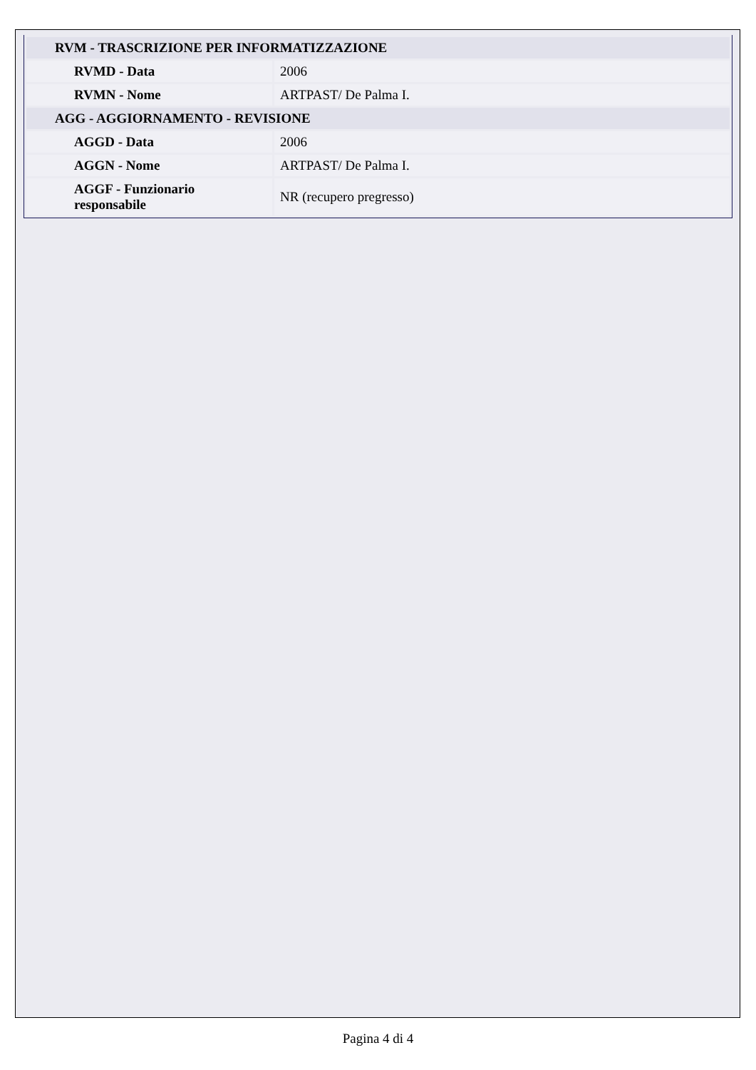| RVM - TRASCRIZIONE PER INFORMATIZZAZIONE | |
| RVMD - Data | 2006 |
| RVMN - Nome | ARTPAST/ De Palma I. |
| AGG - AGGIORNAMENTO - REVISIONE | |
| AGGD - Data | 2006 |
| AGGN - Nome | ARTPAST/ De Palma I. |
| AGGF - Funzionario responsabile | NR (recupero pregresso) |
Pagina 4 di 4